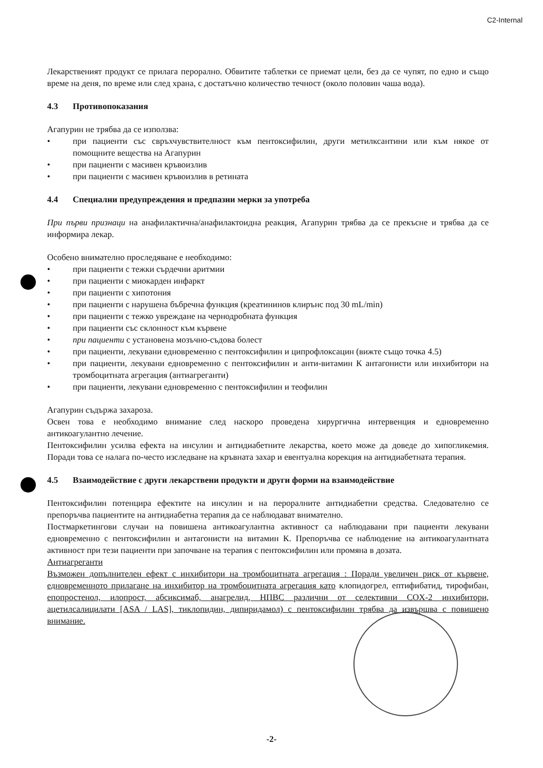C2-Internal
Лекарственият продукт се прилага перорално. Обвитите таблетки се приемат цели, без да се чупят, по едно и също време на деня, по време или след храна, с достатъчно количество течност (около половин чаша вода).
4.3 Противопоказания
Агапурин не трябва да се използва:
• при пациенти със свръхчувствителност към пентоксифилин, други метилксантини или към някое от помощните вещества на Агапурин
• при пациенти с масивен кръвоизлив
• при пациенти с масивен кръвоизлив в ретината
4.4 Специални предупреждения и предпазни мерки за употреба
При първи признаци на анафилактична/анафилактоидна реакция, Агапурин трябва да се прекъсне и трябва да се информира лекар.
Особено внимателно проследяване е необходимо:
• при пациенти с тежки сърдечни аритмии
• при пациенти с миокарден инфаркт
• при пациенти с хипотония
• при пациенти с нарушена бъбречна функция (креатининов клирънс под 30 mL/min)
• при пациенти с тежко увреждане на чернодробната функция
• при пациенти със склонност към кървене
• при пациенти с установена мозъчно-съдова болест
• при пациенти, лекувани едновременно с пентоксифилин и ципрофлоксацин (вижте също точка 4.5)
• при пациенти, лекувани едновременно с пентоксифилин и анти-витамин К антагонисти или инхибитори на тромбоцитната агрегация (антиагреганти)
• при пациенти, лекувани едновременно с пентоксифилин и теофилин
Агапурин съдържа захароза.
Освен това е необходимо внимание след наскоро проведена хирургична интервенция и едновременно антикоагулантно лечение.
Пентоксифилин усилва ефекта на инсулин и антидиабетните лекарства, което може да доведе до хипогликемия. Поради това се налага по-често изследване на кръвната захар и евентуална корекция на антидиабетната терапия.
4.5 Взаимодействие с други лекарствени продукти и други форми на взаимодействие
Пентоксифилин потенцира ефектите на инсулин и на пероралните антидиабетни средства. Следователно се препоръчва пациентите на антидиабетна терапия да се наблюдават внимателно.
Постмаркетингови случаи на повишена антикоагулантна активност са наблюдавани при пациенти лекувани едновременно с пентоксифилин и антагонисти на витамин К. Препоръчва се наблюдение на антикоагулантната активност при тези пациенти при започване на терапия с пентоксифилин или промяна в дозата.
Антиагреганти
Възможен допълнителен ефект с инхибитори на тромбоцитната агрегация : Поради увеличен риск от кървене, едновременното прилагане на инхибитор на тромбоцитната агрегация като клопидогрел, ептифибатид, тирофибан, епопростенол, илопрост, абсиксимаб, анагрелид, НПВС различни от селективни COX-2 инхибитори, ацетилсалицилати [ASA / LAS], тиклопидин, дипиридамол) с пентоксифилин трябва да извършва с повишено внимание.
-2-